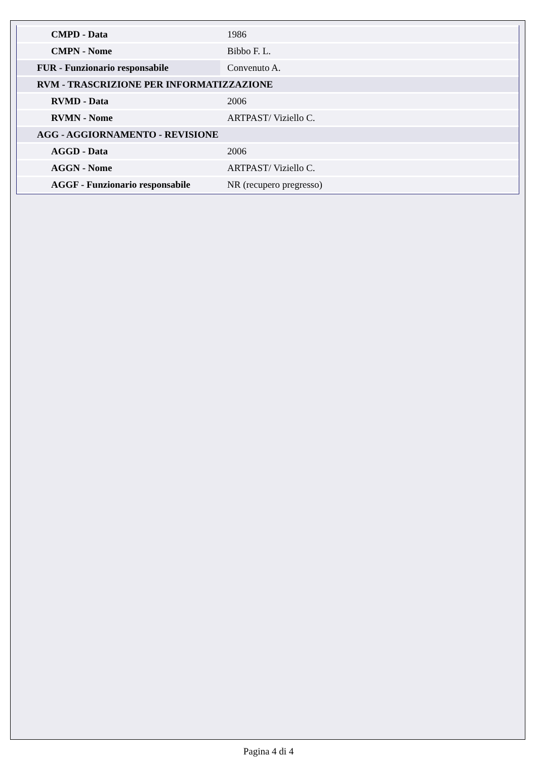| CMPD - Data | 1986 |
| CMPN - Nome | Bibbo F. L. |
| FUR - Funzionario responsabile | Convenuto A. |
| RVM - TRASCRIZIONE PER INFORMATIZZAZIONE | |
| RVMD - Data | 2006 |
| RVMN - Nome | ARTPAST/ Viziello C. |
| AGG - AGGIORNAMENTO - REVISIONE | |
| AGGD - Data | 2006 |
| AGGN - Nome | ARTPAST/ Viziello C. |
| AGGF - Funzionario responsabile | NR (recupero pregresso) |
Pagina 4 di 4